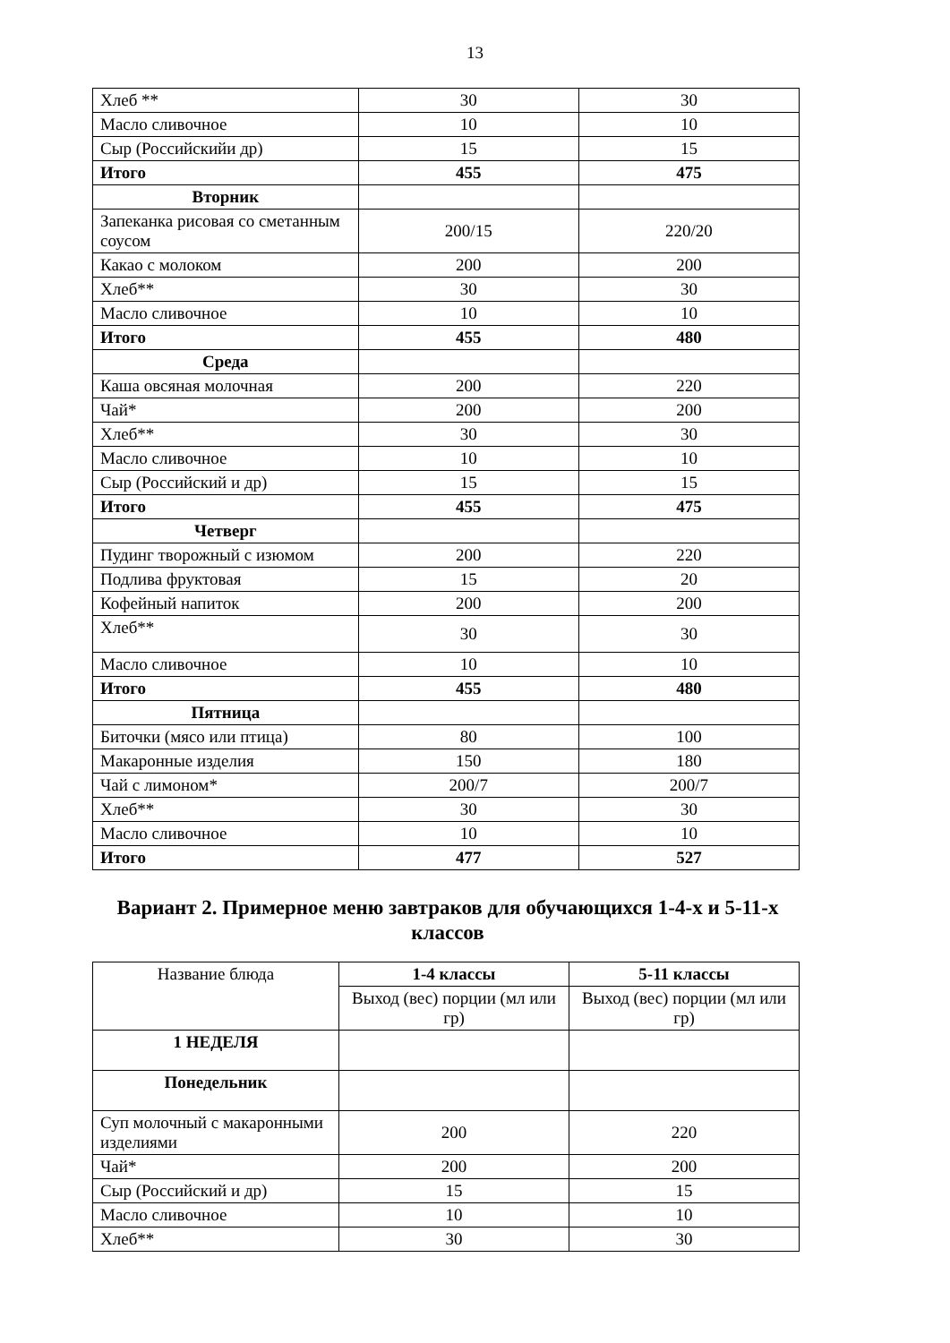13
| Хлеб ** | 30 | 30 |
| Масло сливочное | 10 | 10 |
| Сыр (Российскийи др) | 15 | 15 |
| Итого | 455 | 475 |
| Вторник | | |
| Запеканка рисовая со сметанным соусом | 200/15 | 220/20 |
| Какао с молоком | 200 | 200 |
| Хлеб** | 30 | 30 |
| Масло сливочное | 10 | 10 |
| Итого | 455 | 480 |
| Среда | | |
| Каша овсяная молочная | 200 | 220 |
| Чай* | 200 | 200 |
| Хлеб** | 30 | 30 |
| Масло сливочное | 10 | 10 |
| Сыр (Российский и др) | 15 | 15 |
| Итого | 455 | 475 |
| Четверг | | |
| Пудинг творожный с изюмом | 200 | 220 |
| Подлива фруктовая | 15 | 20 |
| Кофейный напиток | 200 | 200 |
| Хлеб** | 30 | 30 |
| Масло сливочное | 10 | 10 |
| Итого | 455 | 480 |
| Пятница | | |
| Биточки (мясо или птица) | 80 | 100 |
| Макаронные изделия | 150 | 180 |
| Чай с лимоном* | 200/7 | 200/7 |
| Хлеб** | 30 | 30 |
| Масло сливочное | 10 | 10 |
| Итого | 477 | 527 |
Вариант 2. Примерное меню завтраков для обучающихся 1-4-х и 5-11-х классов
| Название блюда | 1-4 классы | 5-11 классы |
| --- | --- | --- |
| | Выход (вес) порции (мл или гр) | Выход (вес) порции (мл или гр) |
| 1 НЕДЕЛЯ | | |
| Понедельник | | |
| Суп молочный с макаронными изделиями | 200 | 220 |
| Чай* | 200 | 200 |
| Сыр (Российский и др) | 15 | 15 |
| Масло сливочное | 10 | 10 |
| Хлеб** | 30 | 30 |